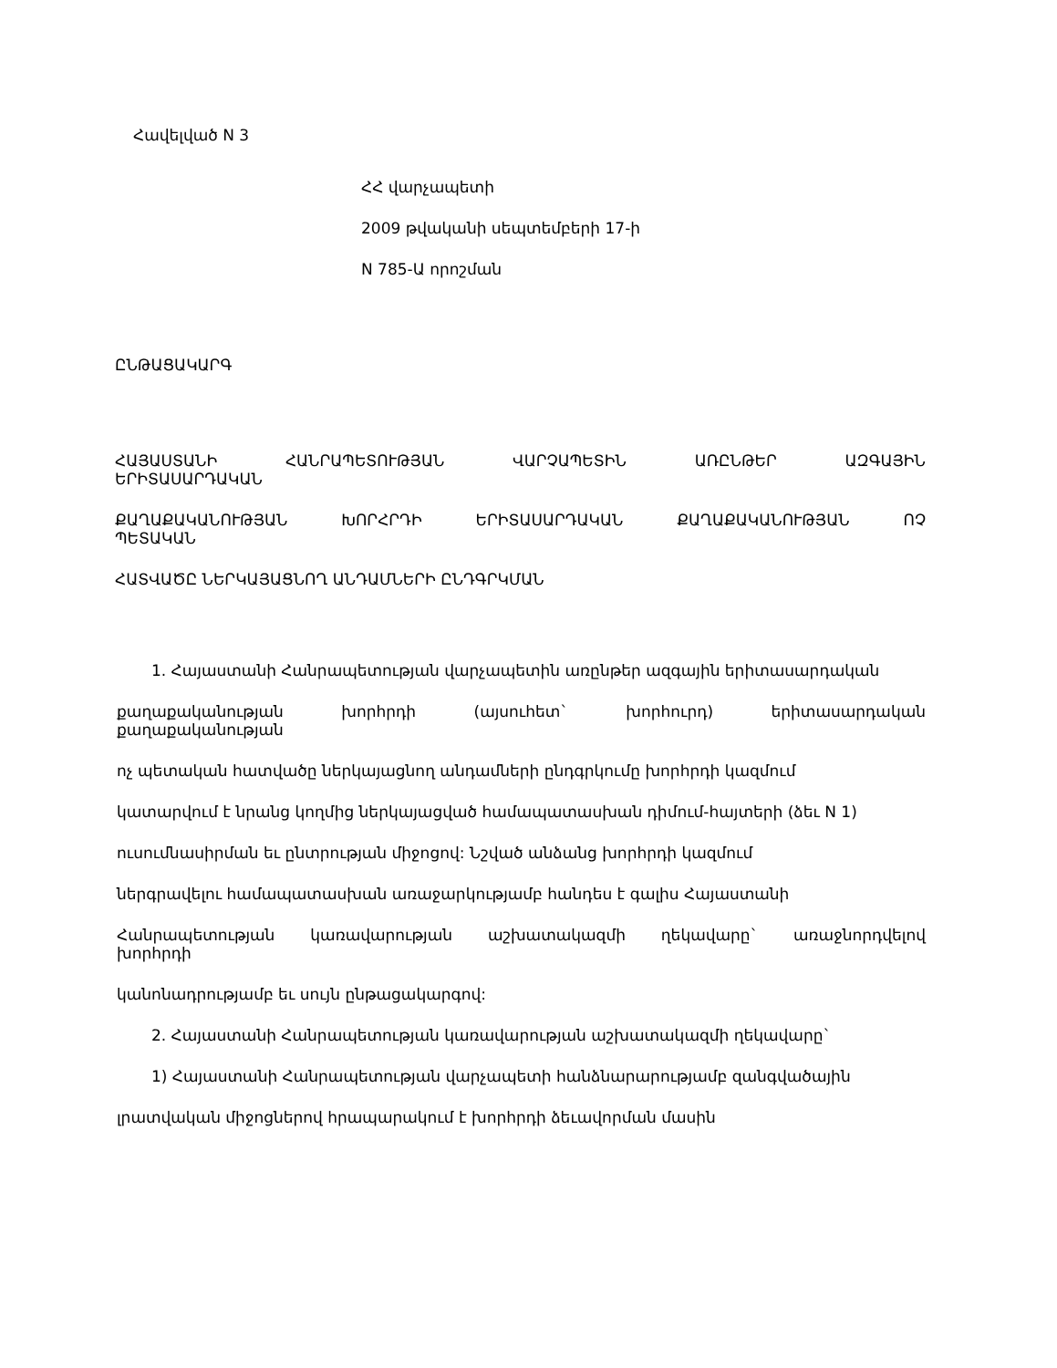Հավելված N 3
ՀՀ վարչապետի
2009 թվականի սեպտեմբերի 17-ի
N 785-Ա որոշման
ԸՆԹԱՑԱԿԱՐԳ
ՀԱՅԱՍՏԱՆԻ ՀԱՆՐԱՊԵՏՈՒԹՅԱՆ ՎԱՐՉԱՊԵՏԻՆ ԱՌԸՆԹԵՐ ԱԶԳԱՅԻՆ ԵՐԻՏԱՍԱՐԴԱԿԱՆ
ՔԱՂԱՔԱԿԱՆՈՒԹՅԱՆ ԽՈՐՀՐԴԻ ԵՐԻՏԱՍԱՐԴԱԿԱՆ ՔԱՂԱՔԱԿԱՆՈՒԹՅԱՆ ՈՉ ՊԵՏԱԿԱՆ
ՀԱՏՎԱԾԸ ՆԵՐԿԱՅԱՑՆՈՂ ԱՆԴԱՄՆԵՐԻ ԸՆԴԳՐԿՄԱՆ
1. Հայաստանի Հանրապետության վարչապետին առընթեր ազգային երիտասարդական
քաղաքականության խորհրդի (այսուհետ` խորհուրդ) երիտասարդական քաղաքականության
ոչ պետական հատվածը ներկայացնող անդամների ընդգրկումը խորհրդի կազմում
կատարվում է նրանց կողմից ներկայացված համապատասխան դիմում-հայտերի (ձեւ N 1)
ուսումնասիրման եւ ընտրության միջոցով: Նշված անձանց խորհրդի կազմում
ներգրավելու համապատասխան առաջարկությամբ հանդես է գալիս Հայաստանի
Հանրապետության կառավարության աշխատակազմի ղեկավարը` առաջնորդվելով խորհրդի
կանոնադրությամբ եւ սույն ընթացակարգով:
2. Հայաստանի Հանրապետության կառավարության աշխատակազմի ղեկավարը`
1) Հայաստանի Հանրապետության վարչապետի հանձնարարությամբ զանգվածային
լրատվական միջոցներով հրապարակում է խորհրդի ձեւավորման մասին